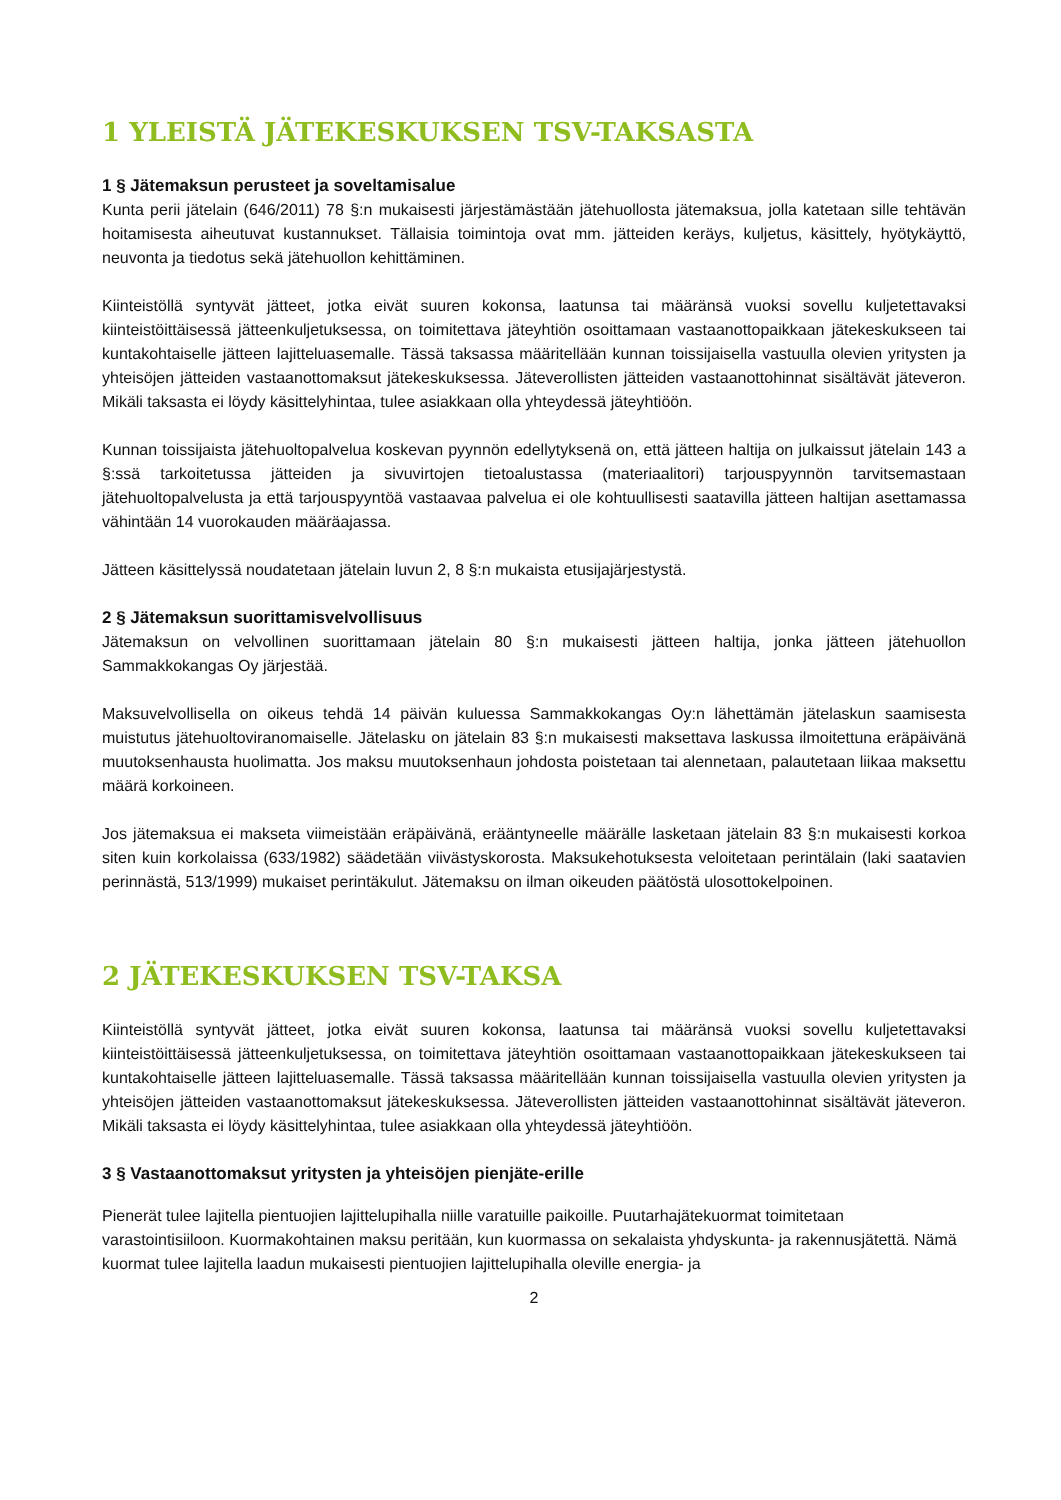1 YLEISTÄ JÄTEKESKUKSEN TSV-TAKSASTA
1 § Jätemaksun perusteet ja soveltamisalue
Kunta perii jätelain (646/2011) 78 §:n mukaisesti järjestämästään jätehuollosta jätemaksua, jolla katetaan sille tehtävän hoitamisesta aiheutuvat kustannukset. Tällaisia toimintoja ovat mm. jätteiden keräys, kuljetus, käsittely, hyötykäyttö, neuvonta ja tiedotus sekä jätehuollon kehittäminen.
Kiinteistöllä syntyvät jätteet, jotka eivät suuren kokonsa, laatunsa tai määränsä vuoksi sovellu kuljetettavaksi kiinteistöittäisessä jätteenkuljetuksessa, on toimitettava jäteyhtiön osoittamaan vastaanottopaikkaan jätekeskukseen tai kuntakohtaiselle jätteen lajitteluasemalle. Tässä taksassa määritellään kunnan toissijaisella vastuulla olevien yritysten ja yhteisöjen jätteiden vastaanottomaksut jätekeskuksessa. Jäteverollisten jätteiden vastaanottohinnat sisältävät jäteveron. Mikäli taksasta ei löydy käsittelyhintaa, tulee asiakkaan olla yhteydessä jäteyhtiöön.
Kunnan toissijaista jätehuoltopalvelua koskevan pyynnön edellytyksenä on, että jätteen haltija on julkaissut jätelain 143 a §:ssä tarkoitetussa jätteiden ja sivuvirtojen tietoalustassa (materiaalitori) tarjouspyynnön tarvitsemastaan jätehuoltopalvelusta ja että tarjouspyyntöä vastaavaa palvelua ei ole kohtuullisesti saatavilla jätteen haltijan asettamassa vähintään 14 vuorokauden määräajassa.
Jätteen käsittelyssä noudatetaan jätelain luvun 2, 8 §:n mukaista etusijajärjestystä.
2 § Jätemaksun suorittamisvelvollisuus
Jätemaksun on velvollinen suorittamaan jätelain 80 §:n mukaisesti jätteen haltija, jonka jätteen jätehuollon Sammakkokangas Oy järjestää.
Maksuvelvollisella on oikeus tehdä 14 päivän kuluessa Sammakkokangas Oy:n lähettämän jätelaskun saamisesta muistutus jätehuoltoviranomaiselle. Jätelasku on jätelain 83 §:n mukaisesti maksettava laskussa ilmoitettuna eräpäivänä muutoksenhausta huolimatta. Jos maksu muutoksenhaun johdosta poistetaan tai alennetaan, palautetaan liikaa maksettu määrä korkoineen.
Jos jätemaksua ei makseta viimeistään eräpäivänä, erääntyneelle määrälle lasketaan jätelain 83 §:n mukaisesti korkoa siten kuin korkolaissa (633/1982) säädetään viivästyskorosta. Maksukehotuksesta veloitetaan perintälain (laki saatavien perinnästä, 513/1999) mukaiset perintäkulut. Jätemaksu on ilman oikeuden päätöstä ulosottokelpoinen.
2 JÄTEKESKUKSEN TSV-TAKSA
Kiinteistöllä syntyvät jätteet, jotka eivät suuren kokonsa, laatunsa tai määränsä vuoksi sovellu kuljetettavaksi kiinteistöittäisessä jätteenkuljetuksessa, on toimitettava jäteyhtiön osoittamaan vastaanottopaikkaan jätekeskukseen tai kuntakohtaiselle jätteen lajitteluasemalle. Tässä taksassa määritellään kunnan toissijaisella vastuulla olevien yritysten ja yhteisöjen jätteiden vastaanottomaksut jätekeskuksessa. Jäteverollisten jätteiden vastaanottohinnat sisältävät jäteveron. Mikäli taksasta ei löydy käsittelyhintaa, tulee asiakkaan olla yhteydessä jäteyhtiöön.
3 § Vastaanottomaksut yritysten ja yhteisöjen pienjäte-erille
Pienerät tulee lajitella pientuojien lajittelupihalla niille varatuille paikoille. Puutarhajätekuormat toimitetaan varastointisiiloon. Kuormakohtainen maksu peritään, kun kuormassa on sekalaista yhdyskunta- ja rakennusjätettä. Nämä kuormat tulee lajitella laadun mukaisesti pientuojien lajittelupihalla oleville energia- ja
2